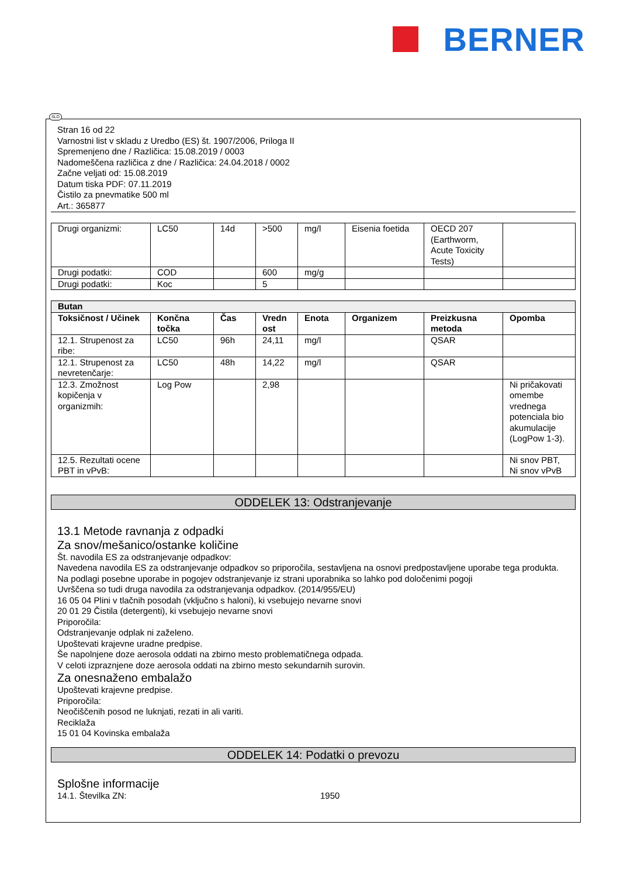BERNER
Stran 16 od 22
Varnostni list v skladu z Uredbo (ES) št. 1907/2006, Priloga II
Spremenjeno dne / Različica: 15.08.2019 / 0003
Nadomeščena različica z dne / Različica: 24.04.2018 / 0002
Začne veljati od: 15.08.2019
Datum tiska PDF: 07.11.2019
Čistilo za pnevmatike 500 ml
Art.: 365877
| Drugi organizmi: | LC50 | 14d | >500 | mg/l | Eisenia foetida | OECD 207 (Earthworm, Acute Toxicity Tests) | |
| Drugi podatki: | COD | | 600 | mg/g | | | |
| Drugi podatki: | Koc | | 5 | | | | |
| Butan | | | | | | | |
| --- | --- | --- | --- | --- | --- | --- | --- |
| Toksičnost / Učinek | Končna točka | Čas | Vredn ost | Enota | Organizem | Preizkusna metoda | Opomba |
| 12.1. Strupenost za ribe: | LC50 | 96h | 24,11 | mg/l | | QSAR | |
| 12.1. Strupenost za nevretenčarje: | LC50 | 48h | 14,22 | mg/l | | QSAR | |
| 12.3. Zmožnost kopičenja v organizmih: | Log Pow | | 2,98 | | | | Ni pričakovati omembe vrednega potenciala bio akumulacije (LogPow 1-3). |
| 12.5. Rezultati ocene PBT in vPvB: | | | | | | | Ni snov PBT, Ni snov vPvB |
ODDELEK 13: Odstranjevanje
13.1 Metode ravnanja z odpadki
Za snov/mešanico/ostanke količine
Št. navodila ES za odstranjevanje odpadkov:
Navedena navodila ES za odstranjevanje odpadkov so priporočila, sestavljena na osnovi predpostavljene uporabe tega produkta.
Na podlagi posebne uporabe in pogojev odstranjevanje iz strani uporabnika so lahko pod določenimi pogoji
Uvrščena so tudi druga navodila za odstranjevanja odpadkov. (2014/955/EU)
16 05 04 Plini v tlačnih posodah (vključno s haloni), ki vsebujejo nevarne snovi
20 01 29 Čistila (detergenti), ki vsebujejo nevarne snovi
Priporočila:
Odstranjevanje odplak ni zaželeno.
Upoštevati krajevne uradne predpise.
Še napolnjene doze aerosola oddati na zbirno mesto problematičnega odpada.
V celoti izpraznjene doze aerosola oddati na zbirno mesto sekundarnih surovin.
Za onesnaženo embalažo
Upoštevati krajevne predpise.
Priporočila:
Neočiščenih posod ne luknjati, rezati in ali variti.
Reciklaža
15 01 04 Kovinska embalaža
ODDELEK 14: Podatki o prevozu
Splošne informacije
14.1. Številka ZN: 1950
SLO